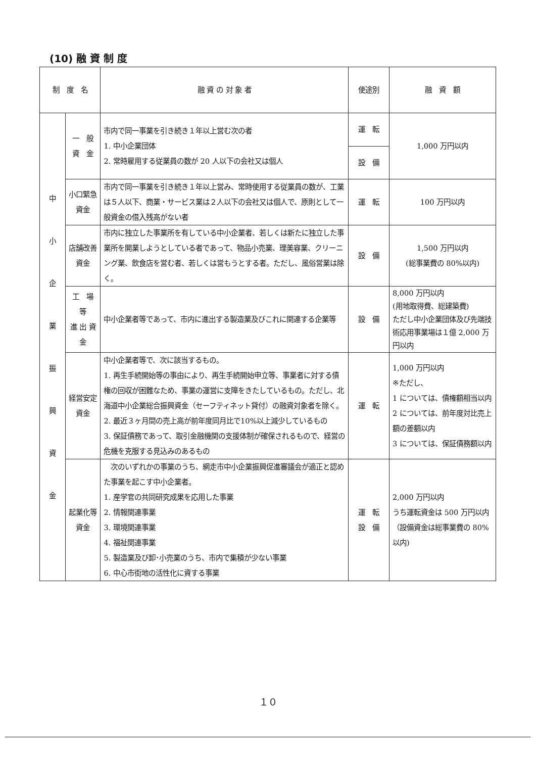(10) 融 資 制 度
| 制 度 名 | | 融 資 の 対 象 者 | 使途別 | 融 資 額 |
| --- | --- | --- | --- | --- |
| 中 小 企 業 振 興 資 金 | 一 般 資 金 | 市内で同一事業を引き続き１年以上営む次の者 1. 中小企業団体 2. 常時雇用する従業員の数が 20 人以下の会社又は個人 | 運 転 | 1,000 万円以内 |
| | | | 設 備 | |
| | 小口緊急資金 | 市内で同一事業を引き続き１年以上営み、常時使用する従業員の数が、工業は５人以下、商業・サービス業は２人以下の会社又は個人で、原則として一般資金の借入残高がない者 | 運 転 | 100 万円以内 |
| | 店舗改善資金 | 市内に独立した事業所を有している中小企業者、若しくは新たに独立した事業所を開業しようとしている者であって、物品小売業、理美容業、クリーニング業、飲食店を営む者、若しくは営もうとする者。ただし、風俗営業は除く。 | 設 備 | 1,500 万円以内 (総事業費の 80%以内) |
| | 工 場 等 進 出 資 金 | 中小企業者等であって、市内に進出する製造業及びこれに関連する企業等 | 設 備 | 8,000 万円以内 (用地取得費、総建築費) ただし中小企業団体及び先端技術応用事業場は１億 2,000 万円以内 |
| | 経営安定資金 | 中小企業者等で、次に該当するもの。 1. 再生手続開始等の事由により、再生手続開始申立等、事業者に対する債権の回収が困難なため、事業の運営に支障をきたしているもの。ただし、北海道中小企業総合振興資金（セーフティネット貸付）の融資対象者を除く。 2. 最近３ヶ月間の売上高が前年度同月比で10%以上減少しているもの 3. 保証債務であって、取引金融機関の支援体制が確保されるもので、経営の危機を克服する見込みのあるもの | 運 転 | 1,000 万円以内 ※ただし、 1 については、債権額相当以内 2 については、前年度対比売上額の差額以内 3 については、保証債務額以内 |
| | 起業化等資金 | 次のいずれかの事業のうち、網走市中小企業振興促進審議会が適正と認めた事業を起こす中小企業者。 1. 産学官の共同研究成果を応用した事業 2. 情報関連事業 3. 環境関連事業 4. 福祉関連事業 5. 製造業及び卸･小売業のうち、市内で集積が少ない事業 6. 中心市街地の活性化に資する事業 | 運 転 設 備 | 2,000 万円以内 うち運転資金は 500 万円以内 （設備資金は総事業費の 80%以内) |
１０